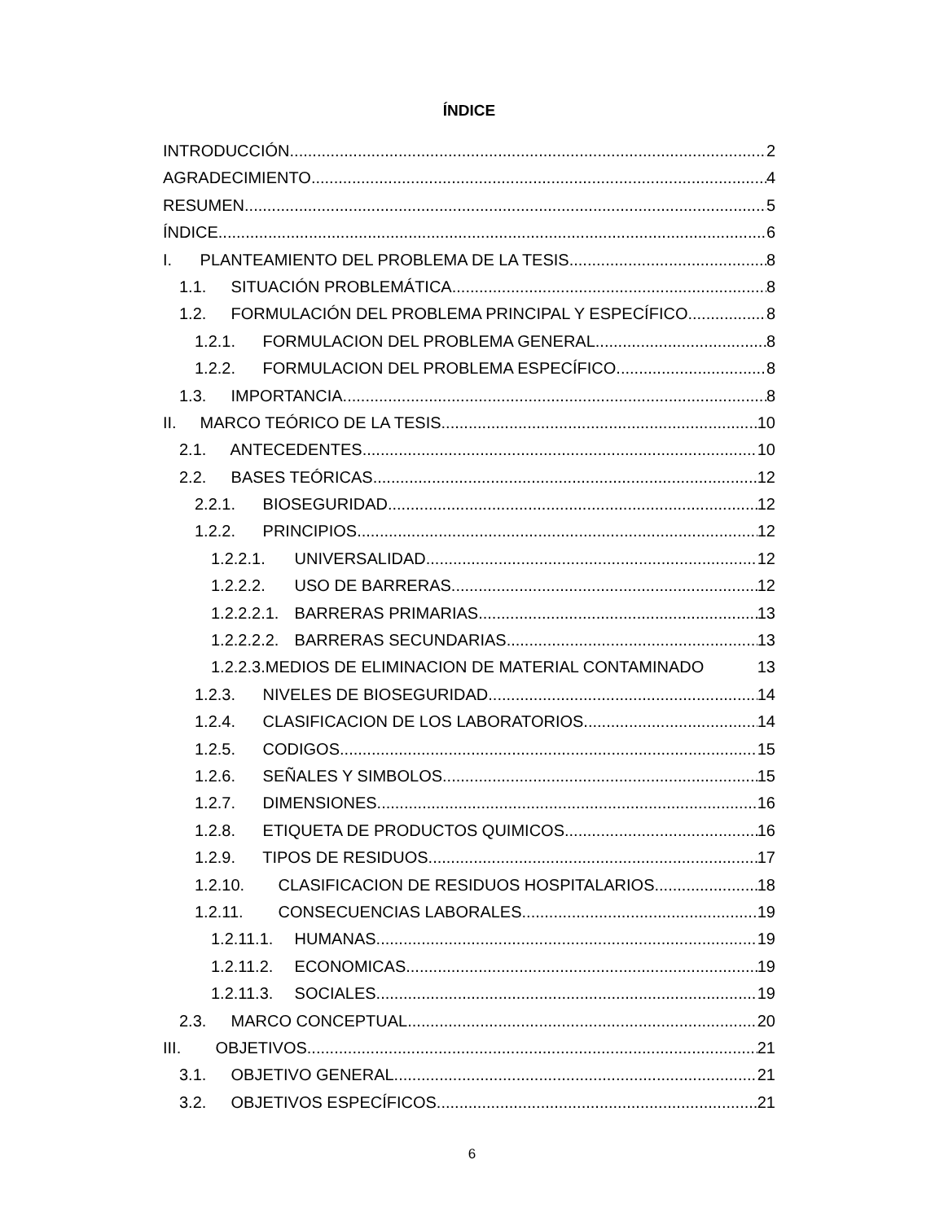ÍNDICE
INTRODUCCIÓN 2
AGRADECIMIENTO 4
RESUMEN 5
ÍNDICE 6
I. PLANTEAMIENTO DEL PROBLEMA DE LA TESIS 8
1.1. SITUACIÓN PROBLEMÁTICA 8
1.2. FORMULACIÓN DEL PROBLEMA PRINCIPAL Y ESPECÍFICO 8
1.2.1. FORMULACION DEL PROBLEMA GENERAL 8
1.2.2. FORMULACION DEL PROBLEMA ESPECÍFICO 8
1.3. IMPORTANCIA 8
II. MARCO TEÓRICO DE LA TESIS 10
2.1. ANTECEDENTES 10
2.2. BASES TEÓRICAS 12
2.2.1. BIOSEGURIDAD 12
1.2.2. PRINCIPIOS 12
1.2.2.1. UNIVERSALIDAD 12
1.2.2.2. USO DE BARRERAS 12
1.2.2.2.1. BARRERAS PRIMARIAS 13
1.2.2.2.2. BARRERAS SECUNDARIAS 13
1.2.2.3.MEDIOS DE ELIMINACION DE MATERIAL CONTAMINADO 13
1.2.3. NIVELES DE BIOSEGURIDAD 14
1.2.4. CLASIFICACION DE LOS LABORATORIOS 14
1.2.5. CODIGOS 15
1.2.6. SEÑALES Y SIMBOLOS 15
1.2.7. DIMENSIONES 16
1.2.8. ETIQUETA DE PRODUCTOS QUIMICOS 16
1.2.9. TIPOS DE RESIDUOS 17
1.2.10. CLASIFICACION DE RESIDUOS HOSPITALARIOS 18
1.2.11. CONSECUENCIAS LABORALES 19
1.2.11.1. HUMANAS 19
1.2.11.2. ECONOMICAS 19
1.2.11.3. SOCIALES 19
2.3. MARCO CONCEPTUAL 20
III. OBJETIVOS 21
3.1. OBJETIVO GENERAL 21
3.2. OBJETIVOS ESPECÍFICOS 21
6